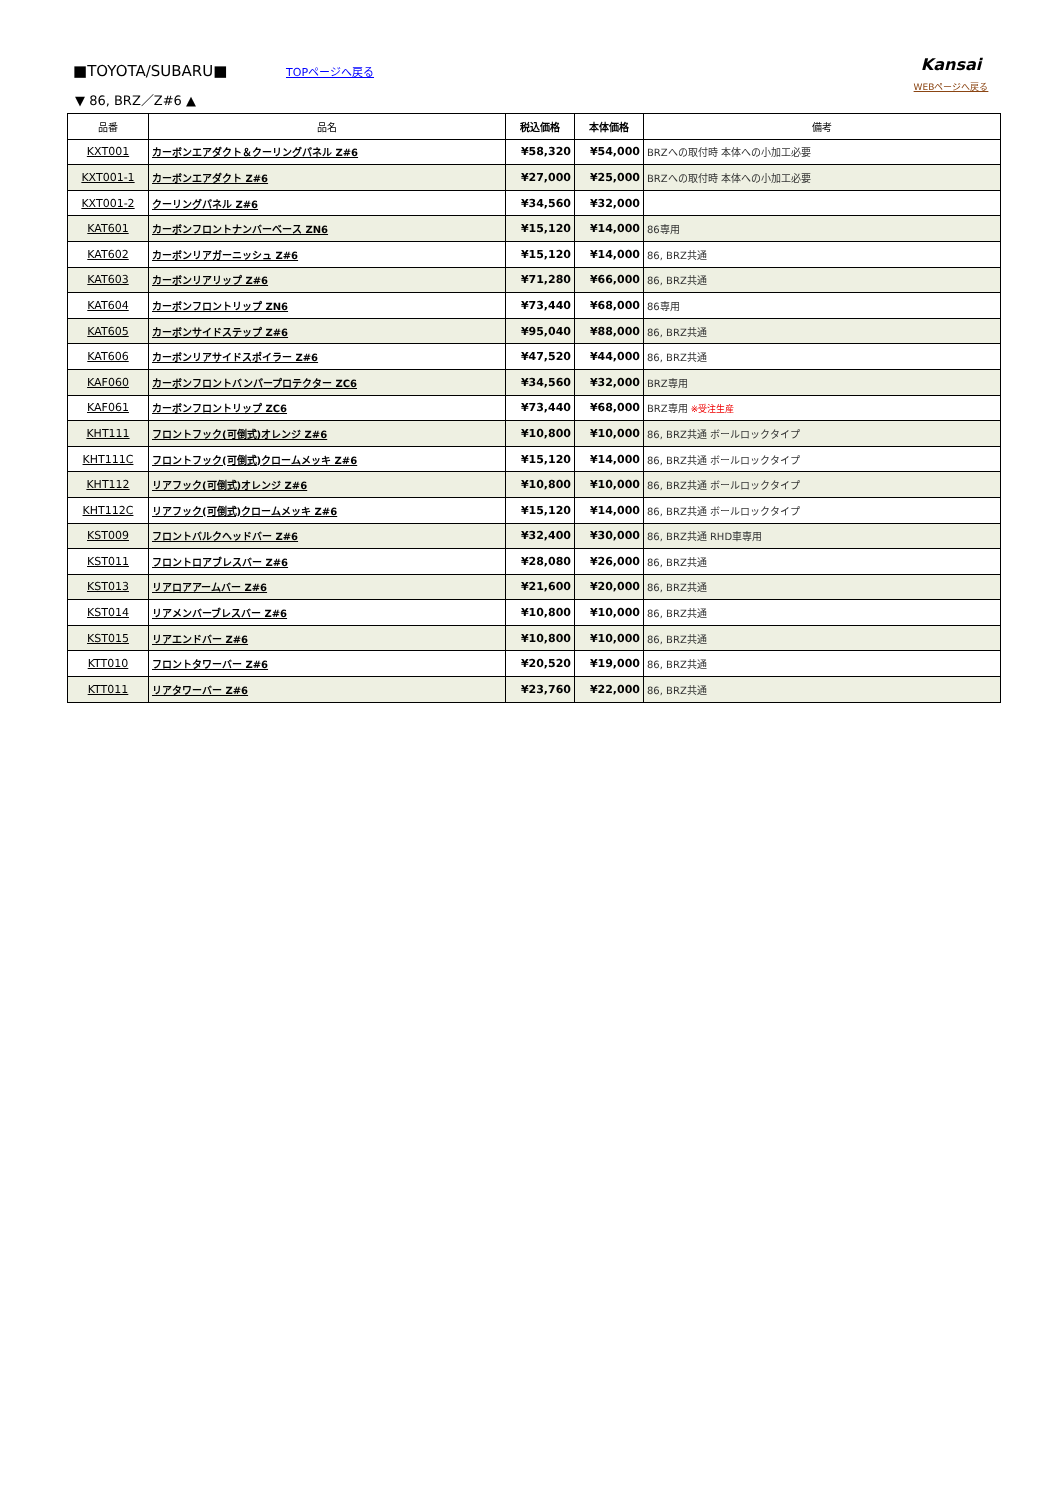Kansai
WEBページへ戻る
■TOYOTA/SUBARU■
TOPページへ戻る
▼ 86, BRZ／Z#6 ▲
| 品番 | 品名 | 税込価格 | 本体価格 | 備考 |
| --- | --- | --- | --- | --- |
| KXT001 | カーボンエアダクト＆クーリングパネル Z#6 | ¥58,320 | ¥54,000 | BRZへの取付時 本体への小加工必要 |
| KXT001-1 | カーボンエアダクト Z#6 | ¥27,000 | ¥25,000 | BRZへの取付時 本体への小加工必要 |
| KXT001-2 | クーリングパネル Z#6 | ¥34,560 | ¥32,000 | |
| KAT601 | カーボンフロントナンバーベース ZN6 | ¥15,120 | ¥14,000 | 86専用 |
| KAT602 | カーボンリアガーニッシュ Z#6 | ¥15,120 | ¥14,000 | 86, BRZ共通 |
| KAT603 | カーボンリアリップ Z#6 | ¥71,280 | ¥66,000 | 86, BRZ共通 |
| KAT604 | カーボンフロントリップ ZN6 | ¥73,440 | ¥68,000 | 86専用 |
| KAT605 | カーボンサイドステップ Z#6 | ¥95,040 | ¥88,000 | 86, BRZ共通 |
| KAT606 | カーボンリアサイドスポイラー Z#6 | ¥47,520 | ¥44,000 | 86, BRZ共通 |
| KAF060 | カーボンフロントバンパープロテクター ZC6 | ¥34,560 | ¥32,000 | BRZ専用 |
| KAF061 | カーボンフロントリップ ZC6 | ¥73,440 | ¥68,000 | BRZ専用 ※受注生産 |
| KHT111 | フロントフック(可倒式)オレンジ Z#6 | ¥10,800 | ¥10,000 | 86, BRZ共通 ボールロックタイプ |
| KHT111C | フロントフック(可倒式)クロームメッキ Z#6 | ¥15,120 | ¥14,000 | 86, BRZ共通 ボールロックタイプ |
| KHT112 | リアフック(可倒式)オレンジ Z#6 | ¥10,800 | ¥10,000 | 86, BRZ共通 ボールロックタイプ |
| KHT112C | リアフック(可倒式)クロームメッキ Z#6 | ¥15,120 | ¥14,000 | 86, BRZ共通 ボールロックタイプ |
| KST009 | フロントバルクヘッドバー Z#6 | ¥32,400 | ¥30,000 | 86, BRZ共通 RHD車専用 |
| KST011 | フロントロアブレスバー Z#6 | ¥28,080 | ¥26,000 | 86, BRZ共通 |
| KST013 | リアロアアームバー Z#6 | ¥21,600 | ¥20,000 | 86, BRZ共通 |
| KST014 | リアメンバーブレスバー Z#6 | ¥10,800 | ¥10,000 | 86, BRZ共通 |
| KST015 | リアエンドバー Z#6 | ¥10,800 | ¥10,000 | 86, BRZ共通 |
| KTT010 | フロントタワーバー Z#6 | ¥20,520 | ¥19,000 | 86, BRZ共通 |
| KTT011 | リアタワーバー Z#6 | ¥23,760 | ¥22,000 | 86, BRZ共通 |